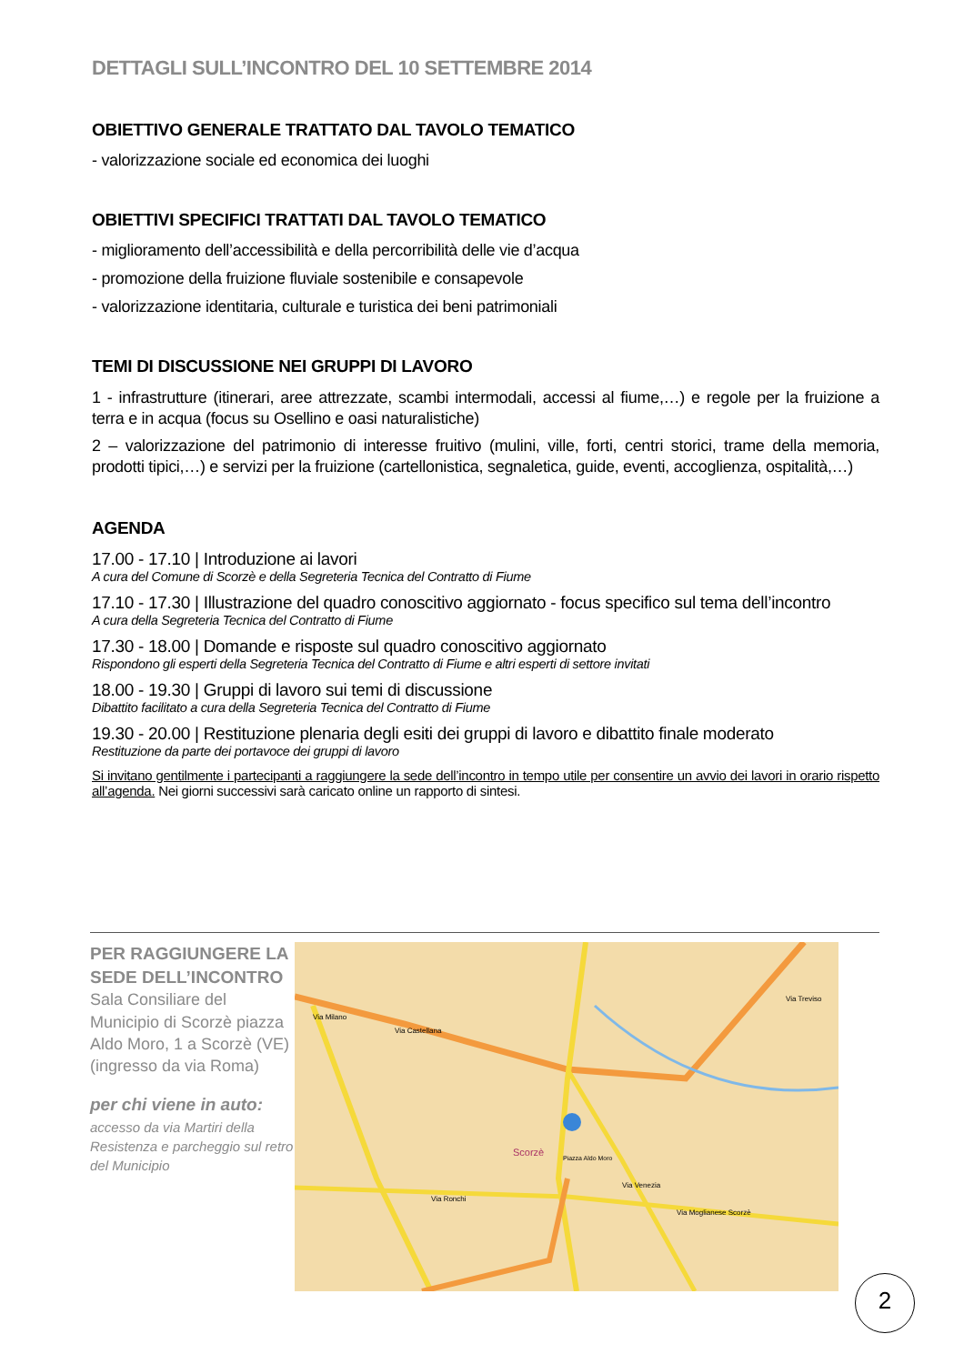DETTAGLI SULL’INCONTRO DEL 10 SETTEMBRE 2014
OBIETTIVO GENERALE TRATTATO DAL TAVOLO TEMATICO
- valorizzazione sociale ed economica dei luoghi
OBIETTIVI SPECIFICI TRATTATI DAL TAVOLO TEMATICO
- miglioramento dell’accessibilità e della percorribilità delle vie d’acqua
- promozione della fruizione fluviale sostenibile e consapevole
- valorizzazione identitaria, culturale e turistica dei beni patrimoniali
TEMI DI DISCUSSIONE NEI GRUPPI DI LAVORO
1 - infrastrutture (itinerari, aree attrezzate, scambi intermodali, accessi al fiume,…) e regole per la fruizione a terra e in acqua (focus su Osellino e oasi naturalistiche)
2 – valorizzazione del patrimonio di interesse fruitivo (mulini, ville, forti, centri storici, trame della memoria, prodotti tipici,…) e servizi per la fruizione (cartellonistica, segnaletica, guide, eventi, accoglienza, ospitalità,…)
AGENDA
17.00 - 17.10 | Introduzione ai lavori
A cura del Comune di Scorzè e della Segreteria Tecnica del Contratto di Fiume
17.10 - 17.30 | Illustrazione del quadro conoscitivo aggiornato - focus specifico sul tema dell’incontro
A cura della Segreteria Tecnica del Contratto di Fiume
17.30 - 18.00 | Domande e risposte sul quadro conoscitivo aggiornato
Rispondono gli esperti della Segreteria Tecnica del Contratto di Fiume e altri esperti di settore invitati
18.00 - 19.30 | Gruppi di lavoro sui temi di discussione
Dibattito facilitato a cura della Segreteria Tecnica del Contratto di Fiume
19.30 - 20.00 | Restituzione plenaria degli esiti dei gruppi di lavoro e dibattito finale moderato
Restituzione da parte dei portavoce dei gruppi di lavoro
Si invitano gentilmente i partecipanti a raggiungere la sede dell’incontro in tempo utile per consentire un avvio dei lavori in orario rispetto all’agenda. Nei giorni successivi sarà caricato online un rapporto di sintesi.
PER RAGGIUNGERE LA SEDE DELL’INCONTRO
Sala Consiliare del Municipio di Scorzè piazza Aldo Moro, 1 a Scorzè (VE) (ingresso da via Roma)
per chi viene in auto:
accesso da via Martiri della Resistenza e parcheggio sul retro del Municipio
Scorzè
Piazza Aldo Moro
Via Castellana
Via Venezia
Via Moglianese Scorzè
Via Ronchi
Via Milano
Via Treviso
2